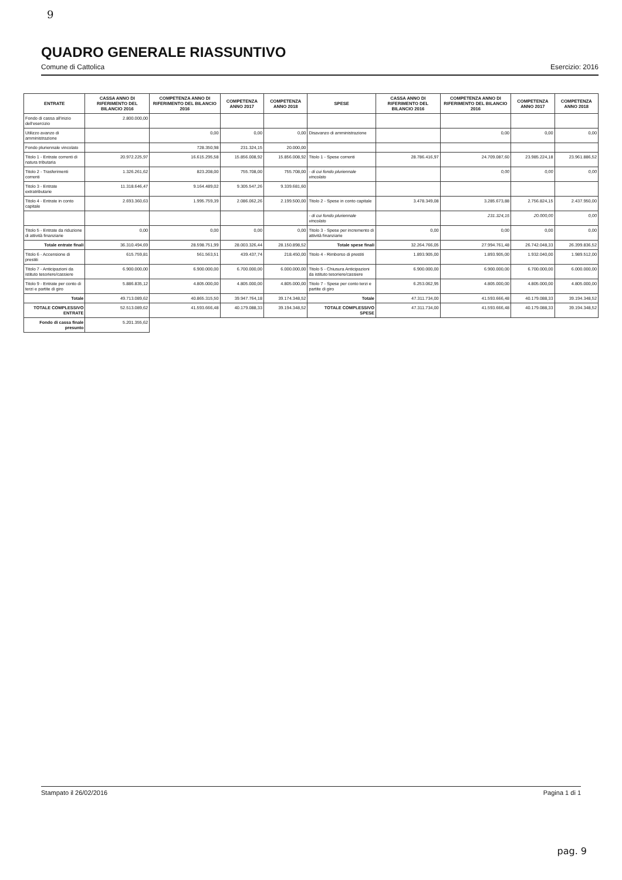9
QUADRO GENERALE RIASSUNTIVO
Comune di Cattolica
Esercizio: 2016
| ENTRATE | CASSA ANNO DI RIFERIMENTO DEL BILANCIO 2016 | COMPETENZA ANNO DI RIFERIMENTO DEL BILANCIO 2016 | COMPETENZA ANNO 2017 | COMPETENZA ANNO 2018 | SPESE | CASSA ANNO DI RIFERIMENTO DEL BILANCIO 2016 | COMPETENZA ANNO DI RIFERIMENTO DEL BILANCIO 2016 | COMPETENZA ANNO 2017 | COMPETENZA ANNO 2018 |
| --- | --- | --- | --- | --- | --- | --- | --- | --- | --- |
| Fondo di cassa all'inizio dell'esercizio | 2.800.000,00 | | | | | | | | |
| Utilizzo avanzo di amministrazione | | 0,00 | 0,00 | 0,00 | Disavanzo di amministrazione | | 0,00 | 0,00 | 0,00 |
| Fondo pluriennale vincolato | | 728.350,98 | 231.324,15 | 20.000,00 | | | | | |
| Titolo 1 - Entrate correnti di natura tributaria | 20.972.225,97 | 16.615.295,58 | 15.856.008,92 | 15.856.008,92 | Titolo 1 - Spese correnti | 28.786.416,97 | 24.709.087,60 | 23.985.224,18 | 23.961.886,52 |
| Titolo 2 - Trasferimenti correnti | 1.326.261,62 | 823.208,00 | 755.708,00 | 755.708,00 | - di cui fondo pluriennale vincolato | | 0,00 | 0,00 | 0,00 |
| Titolo 3 - Entrate extratributarie | 11.318.646,47 | 9.164.489,02 | 9.305.547,26 | 9.339.681,60 | | | | | |
| Titolo 4 - Entrate in conto capitale | 2.693.360,63 | 1.995.759,39 | 2.086.062,26 | 2.199.500,00 | Titolo 2 - Spese in conto capitale | 3.478.349,08 | 3.285.673,88 | 2.756.824,15 | 2.437.950,00 |
| | | | | | - di cui fondo pluriennale vincolato | | 231.324,15 | 20.000,00 | 0,00 |
| Titolo 5 - Entrate da riduzione di attività finanziarie | 0,00 | 0,00 | 0,00 | 0,00 | Titolo 3 - Spese per incremento di attività finanziarie | 0,00 | 0,00 | 0,00 | 0,00 |
| Totale entrate finali | 36.310.494,69 | 28.598.751,99 | 28.003.326,44 | 28.150.898,52 | Totale spese finali | 32.264.766,05 | 27.994.761,48 | 26.742.048,33 | 26.399.836,52 |
| Titolo 6 - Accensione di prestiti | 615.759,81 | 561.563,51 | 439.437,74 | 218.450,00 | Titolo 4 - Rimborso di prestiti | 1.893.905,00 | 1.893.905,00 | 1.932.040,00 | 1.989.512,00 |
| Titolo 7 - Anticipazioni da istituto tesoriere/cassiere | 6.900.000,00 | 6.900.000,00 | 6.700.000,00 | 6.000.000,00 | Titolo 5 - Chiusura Anticipazioni da istituto tesoriere/cassiere | 6.900.000,00 | 6.900.000,00 | 6.700.000,00 | 6.000.000,00 |
| Titolo 9 - Entrate per conto di terzi e partite di giro | 5.886.835,12 | 4.805.000,00 | 4.805.000,00 | 4.805.000,00 | Titolo 7 - Spese per conto terzi e partite di giro | 6.253.062,95 | 4.805.000,00 | 4.805.000,00 | 4.805.000,00 |
| Totale | 49.713.089,62 | 40.865.315,50 | 39.947.764,18 | 39.174.348,52 | Totale | 47.311.734,00 | 41.593.666,48 | 40.179.088,33 | 39.194.348,52 |
| TOTALE COMPLESSIVO ENTRATE | 52.513.089,62 | 41.593.666,48 | 40.179.088,33 | 39.194.348,52 | TOTALE COMPLESSIVO SPESE | 47.311.734,00 | 41.593.666,48 | 40.179.088,33 | 39.194.348,52 |
| Fondo di cassa finale presunto | 5.201.355,62 | | | | | | | | |
Stampato il 26/02/2016 Pagina 1 di 1
pag. 9